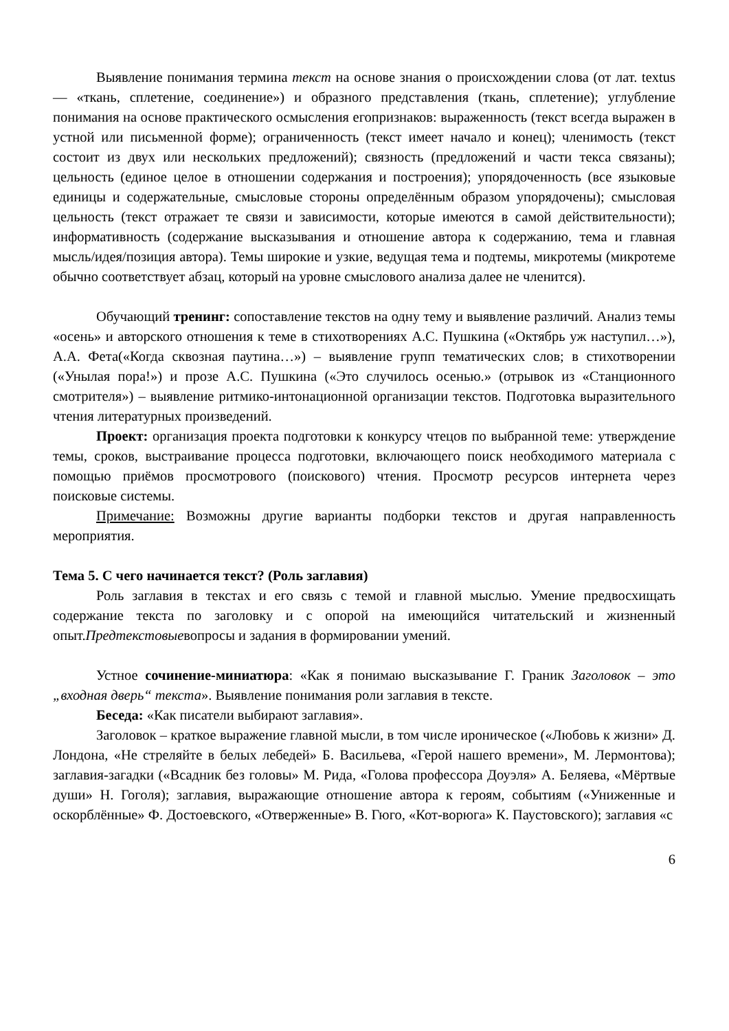Выявление понимания термина текст на основе знания о происхождении слова (от лат. textus — «ткань, сплетение, соединение») и образного представления (ткань, сплетение); углубление понимания на основе практического осмысления егопризнаков: выраженность (текст всегда выражен в устной или письменной форме); ограниченность (текст имеет начало и конец); членимость (текст состоит из двух или нескольких предложений); связность (предложений и части текса связаны); цельность (единое целое в отношении содержания и построения); упорядоченность (все языковые единицы и содержательные, смысловые стороны определённым образом упорядочены); смысловая цельность (текст отражает те связи и зависимости, которые имеются в самой действительности); информативность (содержание высказывания и отношение автора к содержанию, тема и главная мысль/идея/позиция автора). Темы широкие и узкие, ведущая тема и подтемы, микротемы (микротеме обычно соответствует абзац, который на уровне смыслового анализа далее не членится).
Обучающий тренинг: сопоставление текстов на одну тему и выявление различий. Анализ темы «осень» и авторского отношения к теме в стихотворениях А.С. Пушкина («Октябрь уж наступил…»), А.А. Фета(«Когда сквозная паутина…») – выявление групп тематических слов; в стихотворении («Унылая пора!») и прозе А.С. Пушкина («Это случилось осенью.» (отрывок из «Станционного смотрителя») – выявление ритмико-интонационной организации текстов. Подготовка выразительного чтения литературных произведений.
Проект: организация проекта подготовки к конкурсу чтецов по выбранной теме: утверждение темы, сроков, выстраивание процесса подготовки, включающего поиск необходимого материала с помощью приёмов просмотрового (поискового) чтения. Просмотр ресурсов интернета через поисковые системы.
Примечание: Возможны другие варианты подборки текстов и другая направленность мероприятия.
Тема 5. С чего начинается текст? (Роль заглавия)
Роль заглавия в текстах и его связь с темой и главной мыслью. Умение предвосхищать содержание текста по заголовку и с опорой на имеющийся читательский и жизненный опыт.Предтекстовыевопросы и задания в формировании умений.
Устное сочинение-миниатюра: «Как я понимаю высказывание Г. Граник Заголовок – это „входная дверь“ текста». Выявление понимания роли заглавия в тексте.
Беседа: «Как писатели выбирают заглавия».
Заголовок – краткое выражение главной мысли, в том числе ироническое («Любовь к жизни» Д. Лондона, «Не стреляйте в белых лебедей» Б. Васильева, «Герой нашего времени», М. Лермонтова); заглавия-загадки («Всадник без головы» М. Рида, «Голова профессора Доуэля» А. Беляева, «Мёртвые души» Н. Гоголя); заглавия, выражающие отношение автора к героям, событиям («Униженные и оскорблённые» Ф. Достоевского, «Отверженные» В. Гюго, «Кот-ворюга» К. Паустовского); заглавия «с
6